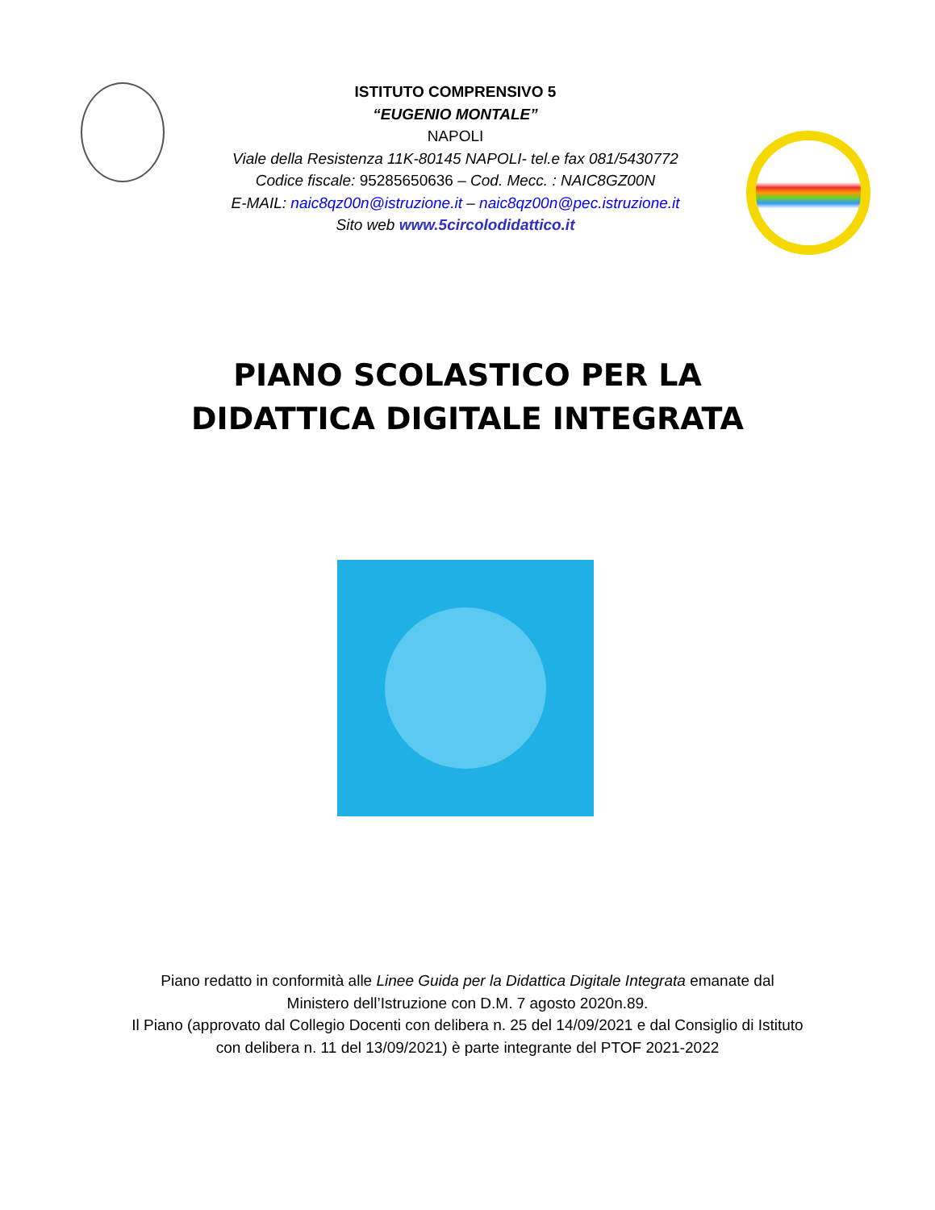ISTITUTO COMPRENSIVO 5
“EUGENIO MONTALE”
NAPOLI
Viale della Resistenza 11K-80145 NAPOLI- tel.e fax 081/5430772
Codice fiscale: 95285650636 – Cod. Mecc. : NAIC8GZ00N
E-MAIL: naic8qz00n@istruzione.it – naic8qz00n@pec.istruzione.it
Sito web www.5circolodidattico.it
PIANO SCOLASTICO PER LA
DIDATTICA DIGITALE INTEGRATA
Piano redatto in conformità alle Linee Guida per la Didattica Digitale Integrata emanate dal
Ministero dell’Istruzione con D.M. 7 agosto 2020n.89.
Il Piano (approvato dal Collegio Docenti con delibera n. 25 del 14/09/2021 e dal Consiglio di Istituto
con delibera n. 11 del 13/09/2021) è parte integrante del PTOF 2021-2022